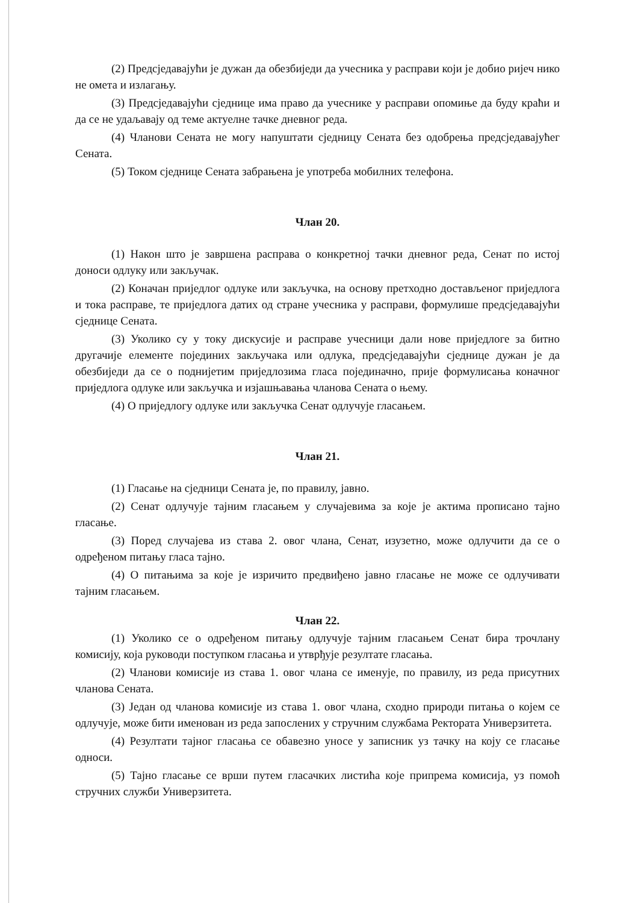(2) Предсједавајући је дужан да обезбиједи да учесника у расправи који је добио ријеч нико не омета и излагању.
(3) Предсједавајући сједнице има право да учеснике у расправи опомиње да буду краћи и да се не удаљавају од теме актуелне тачке дневног реда.
(4) Чланови Сената не могу напуштати сједницу Сената без одобрења предсједавајућег Сената.
(5) Током сједнице Сената забрањена је употреба мобилних телефона.
Члан 20.
(1) Након што је завршена расправа о конкретној тачки дневног реда, Сенат по истој доноси одлуку или закључак.
(2) Коначан приједлог одлуке или закључка, на основу претходно достављеног приједлога и тока расправе, те приједлога датих од стране учесника у расправи, формулише предсједавајући сједнице Сената.
(3) Уколико су у току дискусије и расправе учесници дали нове приједлоге за битно другачије елементе појединих закључака или одлука, предсједавајући сједнице дужан је да обезбиједи да се о поднијетим приједлозима гласа појединачно, прије формулисања коначног приједлога одлуке или закључка и изјашњавања чланова Сената о њему.
(4) О приједлогу одлуке или закључка Сенат одлучује гласањем.
Члан 21.
(1) Гласање на сједници Сената је, по правилу, јавно.
(2) Сенат одлучује тајним гласањем у случајевима за које је актима прописано тајно гласање.
(3) Поред случајева из става 2. овог члана, Сенат, изузетно, може одлучити да се о одређеном питању гласа тајно.
(4) О питањима за које је изричито предвиђено јавно гласање не може се одлучивати тајним гласањем.
Члан 22.
(1) Уколико се о одређеном питању одлучује тајним гласањем Сенат бира трочлану комисију, која руководи поступком гласања и утврђује резултате гласања.
(2) Чланови комисије из става 1. овог члана се именује, по правилу, из реда присутних чланова Сената.
(3) Један од чланова комисије из става 1. овог члана, сходно природи питања о којем се одлучује, може бити именован из реда запослених у стручним службама Ректората Универзитета.
(4) Резултати тајног гласања се обавезно уносе у записник уз тачку на коју се гласање односи.
(5) Тајно гласање се врши путем гласачких листића које припрема комисија, уз помоћ стручних служби Универзитета.